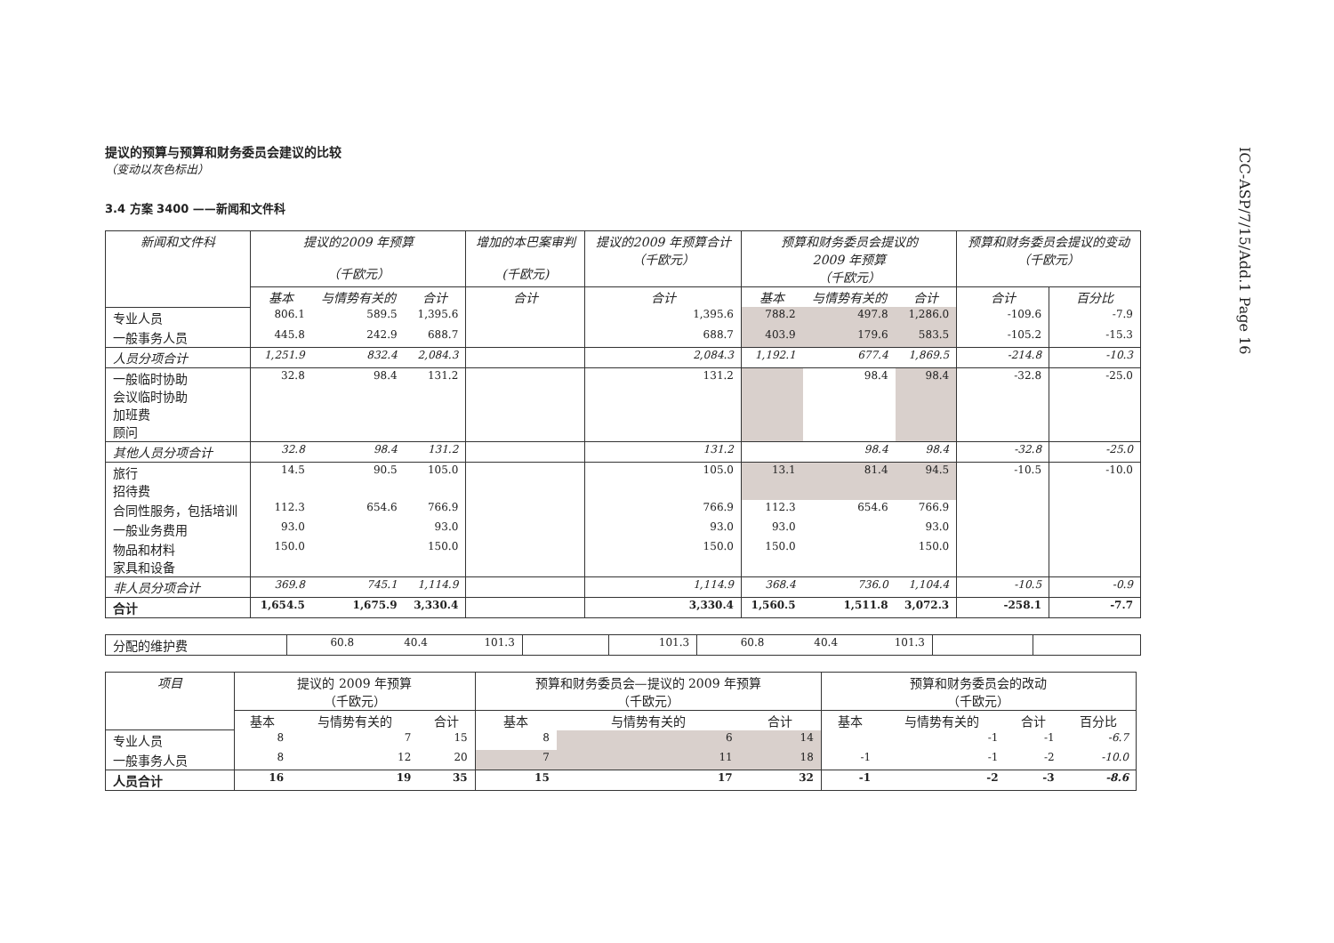ICC-ASP/7/15/Add.1 Page 16
提议的预算与预算和财务委员会建议的比较
（变动以灰色标出）
3.4 方案 3400 ——新闻和文件科
| 新闻和文件科 | 提议的2009 年预算 （千欧元） | | | 增加的本巴案审判 (千欧元) | 提议的2009 年预算合计 （千欧元） | 预算和财务委员会提议的 2009 年预算 （千欧元） | | | 预算和财务委员会提议的变动 （千欧元） | |
| --- | --- | --- | --- | --- | --- | --- | --- | --- | --- | --- |
| | 基本 | 与情势有关的 | 合计 | 合计 | 合计 | 基本 | 与情势有关的 | 合计 | 合计 | 百分比 |
| 专业人员 | 806.1 | 589.5 | 1,395.6 | | 1,395.6 | 788.2 | 497.8 | 1,286.0 | -109.6 | -7.9 |
| 一般事务人员 | 445.8 | 242.9 | 688.7 | | 688.7 | 403.9 | 179.6 | 583.5 | -105.2 | -15.3 |
| 人员分项合计 | 1,251.9 | 832.4 | 2,084.3 | | 2,084.3 | 1,192.1 | 677.4 | 1,869.5 | -214.8 | -10.3 |
| 一般临时协助 会议临时协助 加班费 顾问 | 32.8 | 98.4 | 131.2 | | 131.2 | | 98.4 | 98.4 | -32.8 | -25.0 |
| 其他人员分项合计 | 32.8 | 98.4 | 131.2 | | 131.2 | | 98.4 | 98.4 | -32.8 | -25.0 |
| 旅行 招待费 | 14.5 | 90.5 | 105.0 | | 105.0 | 13.1 | 81.4 | 94.5 | -10.5 | -10.0 |
| 合同性服务，包括培训 | 112.3 | 654.6 | 766.9 | | 766.9 | 112.3 | 654.6 | 766.9 | | |
| 一般业务费用 | 93.0 | | 93.0 | | 93.0 | 93.0 | | 93.0 | | |
| 物品和材料 家具和设备 | 150.0 | | 150.0 | | 150.0 | 150.0 | | 150.0 | | |
| 非人员分项合计 | 369.8 | 745.1 | 1,114.9 | | 1,114.9 | 368.4 | 736.0 | 1,104.4 | -10.5 | -0.9 |
| 合计 | 1,654.5 | 1,675.9 | 3,330.4 | | 3,330.4 | 1,560.5 | 1,511.8 | 3,072.3 | -258.1 | -7.7 |
| 分配的维护费 | 60.8 | 40.4 | 101.3 | | 101.3 | 60.8 | 40.4 | 101.3 | | |
| 项目 | 提议的 2009 年预算 （千欧元） | | | 预算和财务委员会—提议的 2009 年预算 （千欧元） | | | 预算和财务委员会的改动 （千欧元） | | | |
| --- | --- | --- | --- | --- | --- | --- | --- | --- | --- | --- |
| | 基本 | 与情势有关的 | 合计 | 基本 | 与情势有关的 | 合计 | 基本 | 与情势有关的 | 合计 | 百分比 |
| 专业人员 | 8 | 7 | 15 | 8 | 6 | 14 | | -1 | -1 | -6.7 |
| 一般事务人员 | 8 | 12 | 20 | 7 | 11 | 18 | -1 | -1 | -2 | -10.0 |
| 人员合计 | 16 | 19 | 35 | 15 | 17 | 32 | -1 | -2 | -3 | -8.6 |